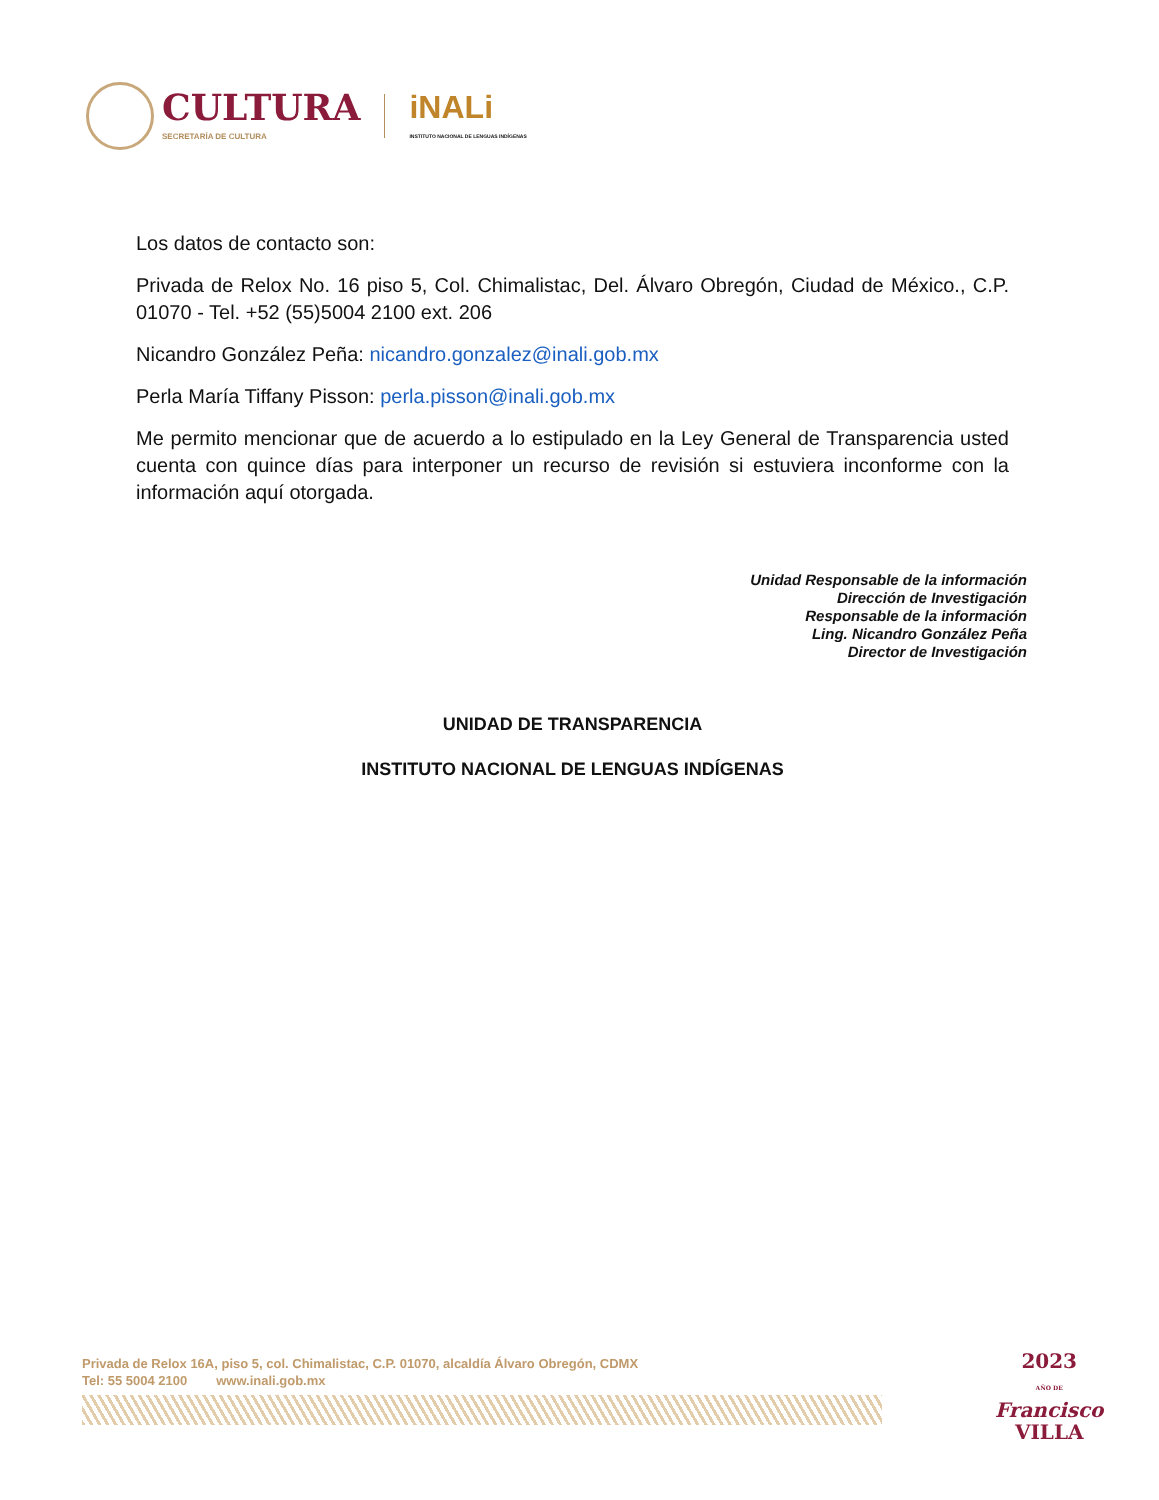CULTURA
SECRETARÍA DE CULTURA
iNALi
INSTITUTO NACIONAL DE LENGUAS INDÍGENAS
Los datos de contacto son:
Privada de Relox No. 16 piso 5, Col. Chimalistac, Del. Álvaro Obregón, Ciudad de México., C.P. 01070 - Tel. +52 (55)5004 2100 ext. 206
Nicandro González Peña: nicandro.gonzalez@inali.gob.mx
Perla María Tiffany Pisson: perla.pisson@inali.gob.mx
Me permito mencionar que de acuerdo a lo estipulado en la Ley General de Transparencia usted cuenta con quince días para interponer un recurso de revisión si estuviera inconforme con la información aquí otorgada.
Unidad Responsable de la información
Dirección de Investigación
Responsable de la información
Ling. Nicandro González Peña
Director de Investigación
UNIDAD DE TRANSPARENCIA
INSTITUTO NACIONAL DE LENGUAS INDÍGENAS
Privada de Relox 16A, piso 5, col. Chimalistac, C.P. 01070, alcaldía Álvaro Obregón, CDMX
Tel: 55 5004 2100 www.inali.gob.mx
2023
AÑO DE
Francisco
VILLA